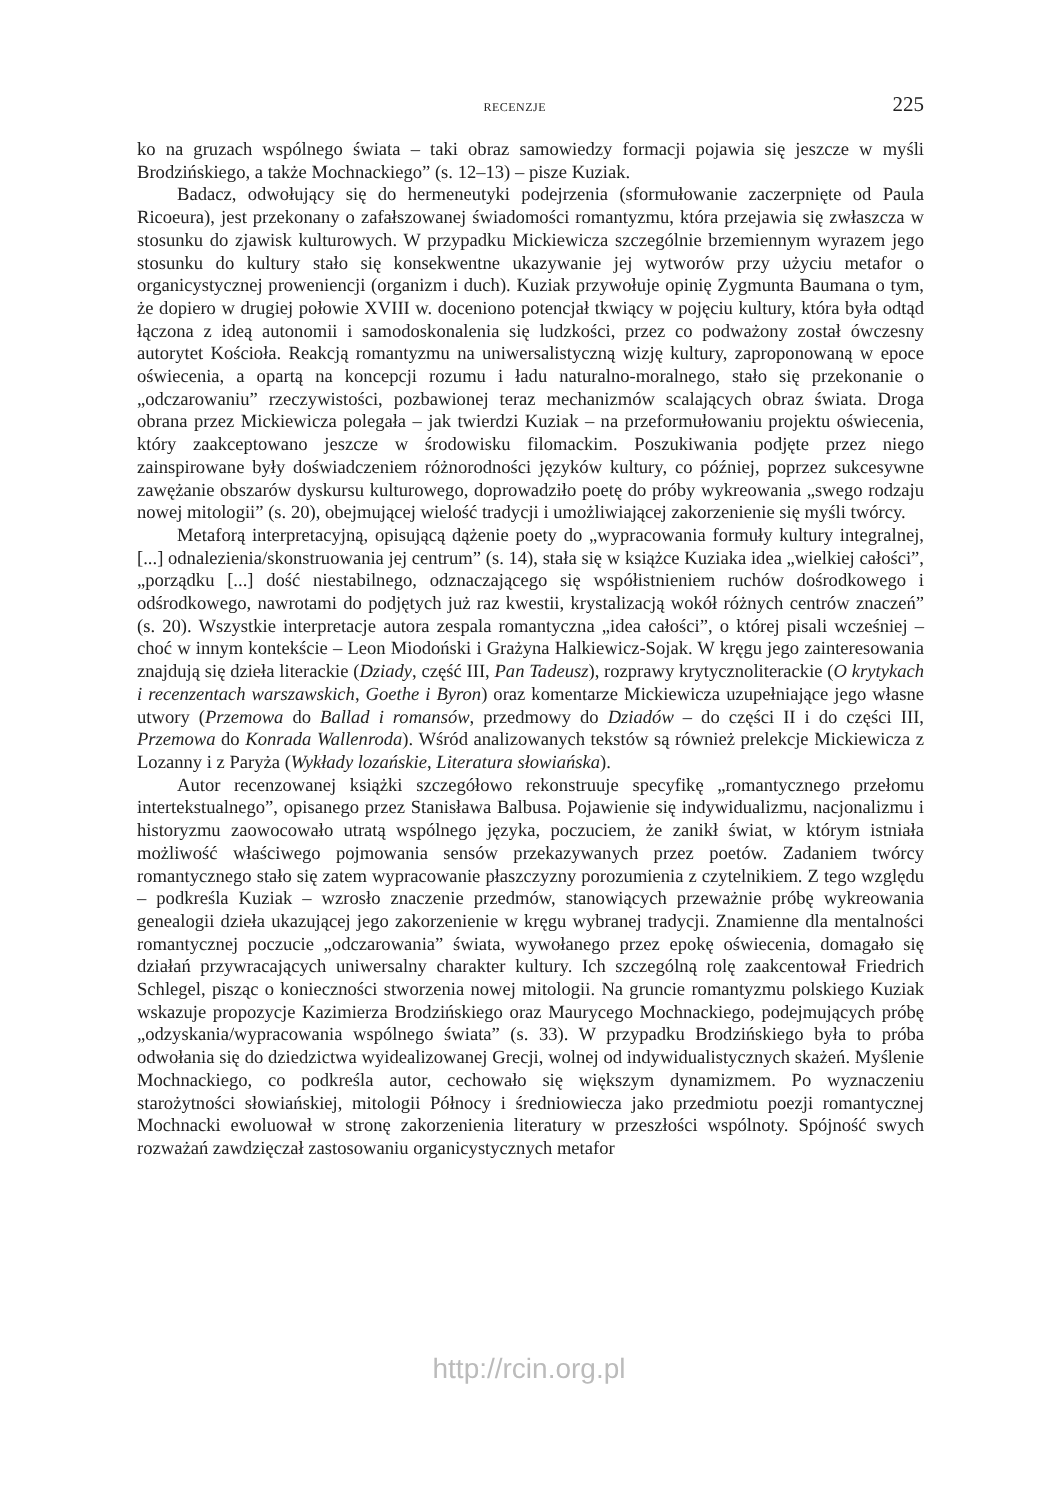RECENZJE 225
ko na gruzach wspólnego świata – taki obraz samowiedzy formacji pojawia się jeszcze w myśli Brodzińskiego, a także Mochnackiego” (s. 12–13) – pisze Kuziak.
Badacz, odwołujący się do hermeneutyki podejrzenia (sformułowanie zaczerpnięte od Paula Ricoeura), jest przekonany o zafałszowanej świadomości romantyzmu, która przejawia się zwłaszcza w stosunku do zjawisk kulturowych. W przypadku Mickiewicza szczególnie brzemiennym wyrazem jego stosunku do kultury stało się konsekwentne ukazywanie jej wytworów przy użyciu metafor o organicystycznej proweniencji (organizm i duch). Kuziak przywołuje opinię Zygmunta Baumana o tym, że dopiero w drugiej połowie XVIII w. doceniono potencjał tkwiący w pojęciu kultury, która była odtąd łączona z ideą autonomii i samodoskonalenia się ludzkości, przez co podważony został ówczesny autorytet Kościoła. Reakcją romantyzmu na uniwersalistyczną wizję kultury, zaproponowaną w epoce oświecenia, a opartą na koncepcji rozumu i ładu naturalno-moralnego, stało się przekonanie o „odczarowaniu” rzeczywistości, pozbawionej teraz mechanizmów scalających obraz świata. Droga obrana przez Mickiewicza polegała – jak twierdzi Kuziak – na przeformułowaniu projektu oświecenia, który zaakceptowano jeszcze w środowisku filomackim. Poszukiwania podjęte przez niego zainspirowane były doświadczeniem różnorodności języków kultury, co później, poprzez sukcesywne zawężanie obszarów dyskursu kulturowego, doprowadziło poetę do próby wykreowania „swego rodzaju nowej mitologii” (s. 20), obejmującej wielość tradycji i umożliwiającej zakorzenienie się myśli twórcy.
Metaforą interpretacyjną, opisującą dążenie poety do „wypracowania formuły kultury integralnej, [...] odnalezienia/skonstruowania jej centrum” (s. 14), stała się w książce Kuziaka idea „wielkiej całości”, „porządku [...] dość niestabilnego, odznaczającego się współistnieniem ruchów dośrodkowego i odśrodkowego, nawrotami do podjętych już raz kwestii, krystalizacją wokół różnych centrów znaczeń” (s. 20). Wszystkie interpretacje autora zespala romantyczna „idea całości”, o której pisali wcześniej – choć w innym kontekście – Leon Miodoński i Grażyna Halkiewicz-Sojak. W kręgu jego zainteresowania znajdują się dzieła literackie (Dziady, część III, Pan Tadeusz), rozprawy krytycznoliterackie (O krytykach i recenzentach warszawskich, Goethe i Byron) oraz komentarze Mickiewicza uzupełniające jego własne utwory (Przemowa do Ballad i romansów, przedmowy do Dziadów – do części II i do części III, Przemowa do Konrada Wallenroda). Wśród analizowanych tekstów są również prelekcje Mickiewicza z Lozanny i z Paryża (Wykłady lozańskie, Literatura słowiańska).
Autor recenzowanej książki szczegółowo rekonstruuje specyfikę „romantycznego przełomu intertekstualnego”, opisanego przez Stanisława Balbusa. Pojawienie się indywidualizmu, nacjonalizmu i historyzmu zaowocowało utratą wspólnego języka, poczuciem, że zanikł świat, w którym istniała możliwość właściwego pojmowania sensów przekazywanych przez poetów. Zadaniem twórcy romantycznego stało się zatem wypracowanie płaszczyzny porozumienia z czytelnikiem. Z tego względu – podkreśla Kuziak – wzrosło znaczenie przedmów, stanowiących przeważnie próbę wykreowania genealogii dzieła ukazującej jego zakorzenienie w kręgu wybranej tradycji. Znamienne dla mentalności romantycznej poczucie „odczarowania” świata, wywołanego przez epokę oświecenia, domagało się działań przywracających uniwersalny charakter kultury. Ich szczególną rolę zaakcentował Friedrich Schlegel, pisząc o konieczności stworzenia nowej mitologii. Na gruncie romantyzmu polskiego Kuziak wskazuje propozycje Kazimierza Brodzińskiego oraz Maurycego Mochnackiego, podejmujących próbę „odzyskania/wypracowania wspólnego świata” (s. 33). W przypadku Brodzińskiego była to próba odwołania się do dziedzictwa wyidealizowanej Grecji, wolnej od indywidualistycznych skażeń. Myślenie Mochnackiego, co podkreśla autor, cechowało się większym dynamizmem. Po wyznaczeniu starożytności słowiańskiej, mitologii Północy i średniowiecza jako przedmiotu poezji romantycznej Mochnacki ewoluował w stronę zakorzenienia literatury w przeszłości wspólnoty. Spójność swych rozważań zawdzięczał zastosowaniu organicystycznych metafor
http://rcin.org.pl